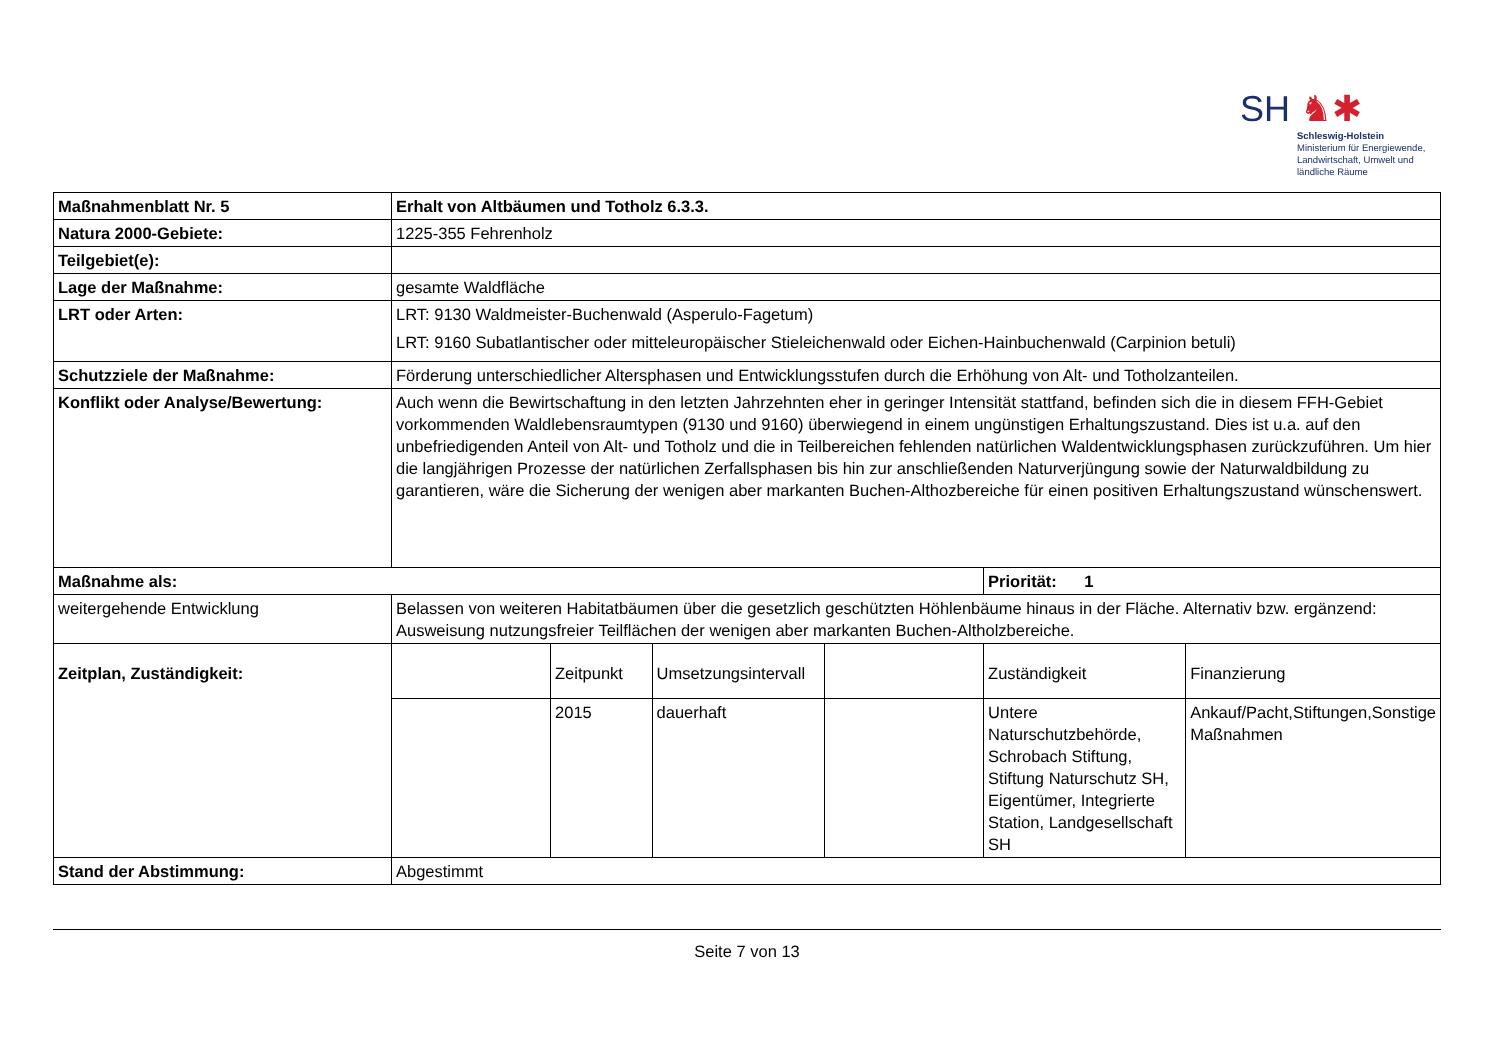SH ♞✱
Schleswig-Holstein
Ministerium für Energiewende,
Landwirtschaft, Umwelt und
ländliche Räume
| Maßnahmenblatt Nr. 5 | Erhalt von Altbäumen und Totholz 6.3.3. | | | | | |
| Natura 2000-Gebiete: | 1225-355 Fehrenholz | | | | | |
| Teilgebiet(e): | | | | | | |
| Lage der Maßnahme: | gesamte Waldfläche | | | | | |
| LRT oder Arten: | LRT: 9130 Waldmeister-Buchenwald (Asperulo-Fagetum) LRT: 9160 Subatlantischer oder mitteleuropäischer Stieleichenwald oder Eichen-Hainbuchenwald (Carpinion betuli) | | | | | |
| Schutzziele der Maßnahme: | Förderung unterschiedlicher Altersphasen und Entwicklungsstufen durch die Erhöhung von Alt- und Totholzanteilen. | | | | | |
| Konflikt oder Analyse/Bewertung: | Auch wenn die Bewirtschaftung in den letzten Jahrzehnten eher in geringer Intensität stattfand, befinden sich die in diesem FFH-Gebiet vorkommenden Waldlebensraumtypen (9130 und 9160) überwiegend in einem ungünstigen Erhaltungszustand. Dies ist u.a. auf den unbefriedigenden Anteil von Alt- und Totholz und die in Teilbereichen fehlenden natürlichen Waldentwicklungsphasen zurückzuführen. Um hier die langjährigen Prozesse der natürlichen Zerfallsphasen bis hin zur anschließenden Naturverjüngung sowie der Naturwaldbildung zu garantieren, wäre die Sicherung der wenigen aber markanten Buchen-Althozbereiche für einen positiven Erhaltungszustand wünschenswert. | | | | | |
| Maßnahme als: | | | | | Priorität: 1 | |
| weitergehende Entwicklung | Belassen von weiteren Habitatbäumen über die gesetzlich geschützten Höhlenbäume hinaus in der Fläche. Alternativ bzw. ergänzend: Ausweisung nutzungsfreier Teilflächen der wenigen aber markanten Buchen-Altholzbereiche. | | | | | |
| Zeitplan, Zuständigkeit: | | Zeitpunkt | Umsetzungsintervall | | Zuständigkeit | Finanzierung |
| | | 2015 | dauerhaft | | Untere Naturschutzbehörde, Schrobach Stiftung, Stiftung Naturschutz SH, Eigentümer, Integrierte Station, Landgesellschaft SH | Ankauf/Pacht,Stiftungen,Sonstige Maßnahmen |
| Stand der Abstimmung: | Abgestimmt | | | | | |
Seite 7 von 13